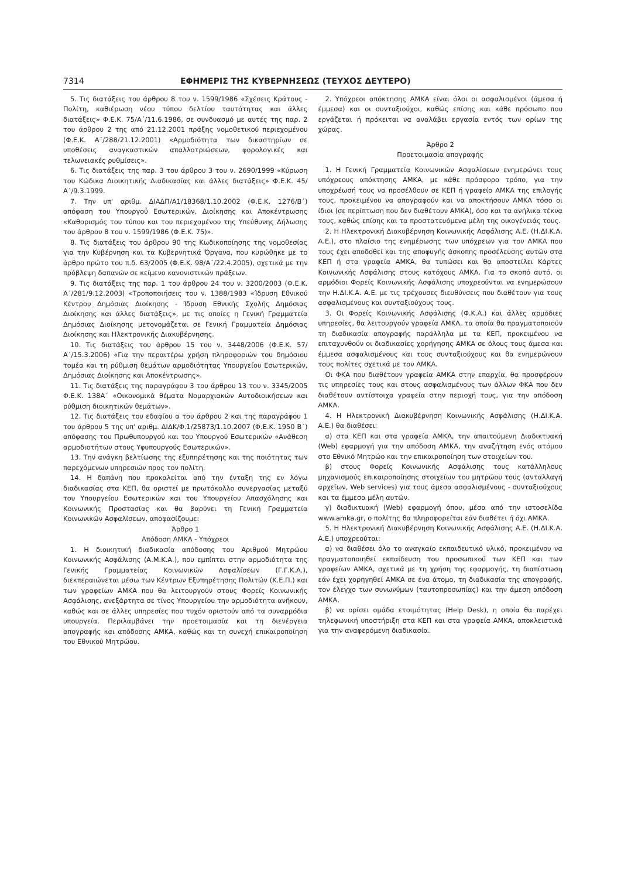7314 ΕΦΗΜΕΡΙΣ ΤΗΣ ΚΥΒΕΡΝΗΣΕΩΣ (ΤΕΥΧΟΣ ΔΕΥΤΕΡΟ)
5. Τις διατάξεις του άρθρου 8 του ν. 1599/1986 «Σχέσεις Κράτους - Πολίτη, καθιέρωση νέου τύπου δελτίου ταυτότητας και άλλες διατάξεις» Φ.Ε.Κ. 75/Α΄/11.6.1986, σε συνδυασμό με αυτές της παρ. 2 του άρθρου 2 της από 21.12.2001 πράξης νομοθετικού περιεχομένου (Φ.Ε.Κ. Α΄/288/21.12.2001) «Αρμοδιότητα των δικαστηρίων σε υποθέσεις αναγκαστικών απαλλοτριώσεων, φορολογικές και τελωνειακές ρυθμίσεις».
6. Τις διατάξεις της παρ. 3 του άρθρου 3 του ν. 2690/1999 «Κύρωση του Κώδικα Διοικητικής Διαδικασίας και άλλες διατάξεις» Φ.Ε.Κ. 45/Α΄/9.3.1999.
7. Την υπ' αριθμ. ΔΙΑΔΠ/Α1/18368/1.10.2002 (Φ.Ε.Κ. 1276/Β΄) απόφαση του Υπουργού Εσωτερικών, Διοίκησης και Αποκέντρωσης «Καθορισμός του τύπου και του περιεχομένου της Υπεύθυνης Δήλωσης του άρθρου 8 του ν. 1599/1986 (Φ.Ε.Κ. 75)».
8. Τις διατάξεις του άρθρου 90 της Κωδικοποίησης της νομοθεσίας για την Κυβέρνηση και τα Κυβερνητικά Όργανα, που κυρώθηκε με το άρθρο πρώτο του π.δ. 63/2005 (Φ.Ε.Κ. 98/Α΄/22.4.2005), σχετικά με την πρόβλεψη δαπανών σε κείμενο κανονιστικών πράξεων.
9. Τις διατάξεις της παρ. 1 του άρθρου 24 του ν. 3200/2003 (Φ.Ε.Κ. Α΄/281/9.12.2003) «Τροποποιήσεις του ν. 1388/1983 «Ίδρυση Εθνικού Κέντρου Δημόσιας Διοίκησης - Ίδρυση Εθνικής Σχολής Δημόσιας Διοίκησης και άλλες διατάξεις», με τις οποίες η Γενική Γραμματεία Δημόσιας Διοίκησης μετονομάζεται σε Γενική Γραμματεία Δημόσιας Διοίκησης και Ηλεκτρονικής Διακυβέρνησης.
10. Τις διατάξεις του άρθρου 15 του ν. 3448/2006 (Φ.Ε.Κ. 57/Α΄/15.3.2006) «Για την περαιτέρω χρήση πληροφοριών του δημόσιου τομέα και τη ρύθμιση θεμάτων αρμοδιότητας Υπουργείου Εσωτερικών, Δημόσιας Διοίκησης και Αποκέντρωσης».
11. Τις διατάξεις της παραγράφου 3 του άρθρου 13 του ν. 3345/2005 Φ.Ε.Κ. 138Α΄ «Οικονομικά θέματα Νομαρχιακών Αυτοδιοικήσεων και ρύθμιση διοικητικών θεμάτων».
12. Τις διατάξεις του εδαφίου α του άρθρου 2 και της παραγράφου 1 του άρθρου 5 της υπ' αριθμ. ΔΙΔΚ/Φ.1/25873/1.10.2007 (Φ.Ε.Κ. 1950 Β΄) απόφασης του Πρωθυπουργού και του Υπουργού Εσωτερικών «Ανάθεση αρμοδιοτήτων στους Υφυπουργούς Εσωτερικών».
13. Την ανάγκη βελτίωσης της εξυπηρέτησης και της ποιότητας των παρεχόμενων υπηρεσιών προς τον πολίτη.
14. Η δαπάνη που προκαλείται από την ένταξη της εν λόγω διαδικασίας στα ΚΕΠ, θα οριστεί με πρωτόκολλο συνεργασίας μεταξύ του Υπουργείου Εσωτερικών και του Υπουργείου Απασχόλησης και Κοινωνικής Προστασίας και θα βαρύνει τη Γενική Γραμματεία Κοινωνικών Ασφαλίσεων, αποφασίζουμε:
Άρθρο 1
Απόδοση ΑΜΚΑ - Υπόχρεοι
1. Η διοικητική διαδικασία απόδοσης του Αριθμού Μητρώου Κοινωνικής Ασφάλισης (Α.Μ.Κ.Α.), που εμπίπτει στην αρμοδιότητα της Γενικής Γραμματείας Κοινωνικών Ασφαλίσεων (Γ.Γ.Κ.Α.), διεκπεραιώνεται μέσω των Κέντρων Εξυπηρέτησης Πολιτών (Κ.Ε.Π.) και των γραφείων ΑΜΚΑ που θα λειτουργούν στους Φορείς Κοινωνικής Ασφάλισης, ανεξάρτητα σε τίνος Υπουργείου την αρμοδιότητα ανήκουν, καθώς και σε άλλες υπηρεσίες που τυχόν οριστούν από τα συναρμόδια υπουργεία. Περιλαμβάνει την προετοιμασία και τη διενέργεια απογραφής και απόδοσης ΑΜΚΑ, καθώς και τη συνεχή επικαιροποίηση του Εθνικού Μητρώου.
2. Υπόχρεοι απόκτησης ΑΜΚΑ είναι όλοι οι ασφαλισμένοι (άμεσα ή έμμεσα) και οι συνταξιούχοι, καθώς επίσης και κάθε πρόσωπο που εργάζεται ή πρόκειται να αναλάβει εργασία εντός των ορίων της χώρας.
Άρθρο 2
Προετοιμασία απογραφής
1. Η Γενική Γραμματεία Κοινωνικών Ασφαλίσεων ενημερώνει τους υπόχρεους απόκτησης ΑΜΚΑ, με κάθε πρόσφορο τρόπο, για την υποχρέωσή τους να προσέλθουν σε ΚΕΠ ή γραφείο ΑΜΚΑ της επιλογής τους, προκειμένου να απογραφούν και να αποκτήσουν ΑΜΚΑ τόσο οι ίδιοι (σε περίπτωση που δεν διαθέτουν ΑΜΚΑ), όσο και τα ανήλικα τέκνα τους, καθώς επίσης και τα προστατευόμενα μέλη της οικογένειάς τους.
2. Η Ηλεκτρονική Διακυβέρνηση Κοινωνικής Ασφάλισης Α.Ε. (Η.ΔΙ.Κ.Α. Α.Ε.), στο πλαίσιο της ενημέρωσης των υπόχρεων για τον ΑΜΚΑ που τους έχει αποδοθεί και της αποφυγής άσκοπης προσέλευσης αυτών στα ΚΕΠ ή στα γραφεία ΑΜΚΑ, θα τυπώσει και θα αποστείλει Κάρτες Κοινωνικής Ασφάλισης στους κατόχους ΑΜΚΑ. Για το σκοπό αυτό, οι αρμόδιοι Φορείς Κοινωνικής Ασφάλισης υποχρεούνται να ενημερώσουν την Η.ΔΙ.Κ.Α. Α.Ε. με τις τρέχουσες διευθύνσεις που διαθέτουν για τους ασφαλισμένους και συνταξιούχους τους.
3. Οι Φορείς Κοινωνικής Ασφάλισης (Φ.Κ.Α.) και άλλες αρμόδιες υπηρεσίες, θα λειτουργούν γραφεία ΑΜΚΑ, τα οποία θα πραγματοποιούν τη διαδικασία απογραφής παράλληλα με τα ΚΕΠ, προκειμένου να επιταχυνθούν οι διαδικασίες χορήγησης ΑΜΚΑ σε όλους τους άμεσα και έμμεσα ασφαλισμένους και τους συνταξιούχους και θα ενημερώνουν τους πολίτες σχετικά με τον ΑΜΚΑ.
Οι ΦΚΑ που διαθέτουν γραφεία ΑΜΚΑ στην επαρχία, θα προσφέρουν τις υπηρεσίες τους και στους ασφαλισμένους των άλλων ΦΚΑ που δεν διαθέτουν αντίστοιχα γραφεία στην περιοχή τους, για την απόδοση ΑΜΚΑ.
4. Η Ηλεκτρονική Διακυβέρνηση Κοινωνικής Ασφάλισης (Η.ΔΙ.Κ.Α. Α.Ε.) θα διαθέσει:
α) στα ΚΕΠ και στα γραφεία ΑΜΚΑ, την απαιτούμενη Διαδικτυακή (Web) εφαρμογή για την απόδοση ΑΜΚΑ, την αναζήτηση ενός ατόμου στο Εθνικό Μητρώο και την επικαιροποίηση των στοιχείων του.
β) στους Φορείς Κοινωνικής Ασφάλισης τους κατάλληλους μηχανισμούς επικαιροποίησης στοιχείων του μητρώου τους (ανταλλαγή αρχείων, Web services) για τους άμεσα ασφαλισμένους - συνταξιούχους και τα έμμεσα μέλη αυτών.
γ) διαδικτυακή (Web) εφαρμογή όπου, μέσα από την ιστοσελίδα www.amka.gr, ο πολίτης θα πληροφορείται εάν διαθέτει ή όχι ΑΜΚΑ.
5. Η Ηλεκτρονική Διακυβέρνηση Κοινωνικής Ασφάλισης Α.Ε. (Η.ΔΙ.Κ.Α. Α.Ε.) υποχρεούται:
α) να διαθέσει όλο το αναγκαίο εκπαιδευτικό υλικό, προκειμένου να πραγματοποιηθεί εκπαίδευση του προσωπικού των ΚΕΠ και των γραφείων ΑΜΚΑ, σχετικά με τη χρήση της εφαρμογής, τη διαπίστωση εάν έχει χορηγηθεί ΑΜΚΑ σε ένα άτομο, τη διαδικασία της απογραφής, τον έλεγχο των συνωνύμων (ταυτοπροσωπίας) και την άμεση απόδοση ΑΜΚΑ.
β) να ορίσει ομάδα ετοιμότητας (Help Desk), η οποία θα παρέχει τηλεφωνική υποστήριξη στα ΚΕΠ και στα γραφεία ΑΜΚΑ, αποκλειστικά για την αναφερόμενη διαδικασία.